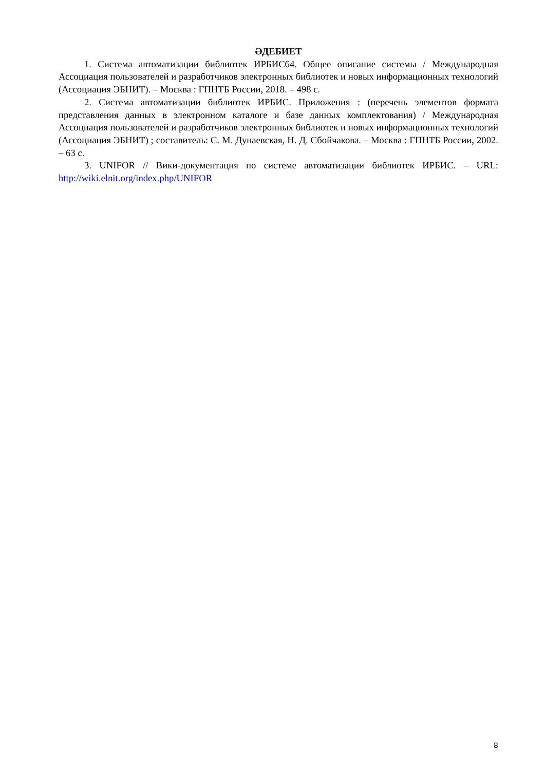ӘДЕБИЕТ
1. Система автоматизации библиотек ИРБИС64. Общее описание системы / Международная Ассоциация пользователей и разработчиков электронных библиотек и новых информационных технологий (Ассоциация ЭБНИТ). – Москва : ГПНТБ России, 2018. – 498 с.
2. Система автоматизации библиотек ИРБИС. Приложения : (перечень элементов формата представления данных в электронном каталоге и базе данных комплектования) / Международная Ассоциация пользователей и разработчиков электронных библиотек и новых информационных технологий (Ассоциация ЭБНИТ) ; составитель: С. М. Дунаевская, Н. Д. Сбойчакова. – Москва : ГПНТБ России, 2002. – 63 с.
3. UNIFOR // Вики-документация по системе автоматизации библиотек ИРБИС. – URL: http://wiki.elnit.org/index.php/UNIFOR
8